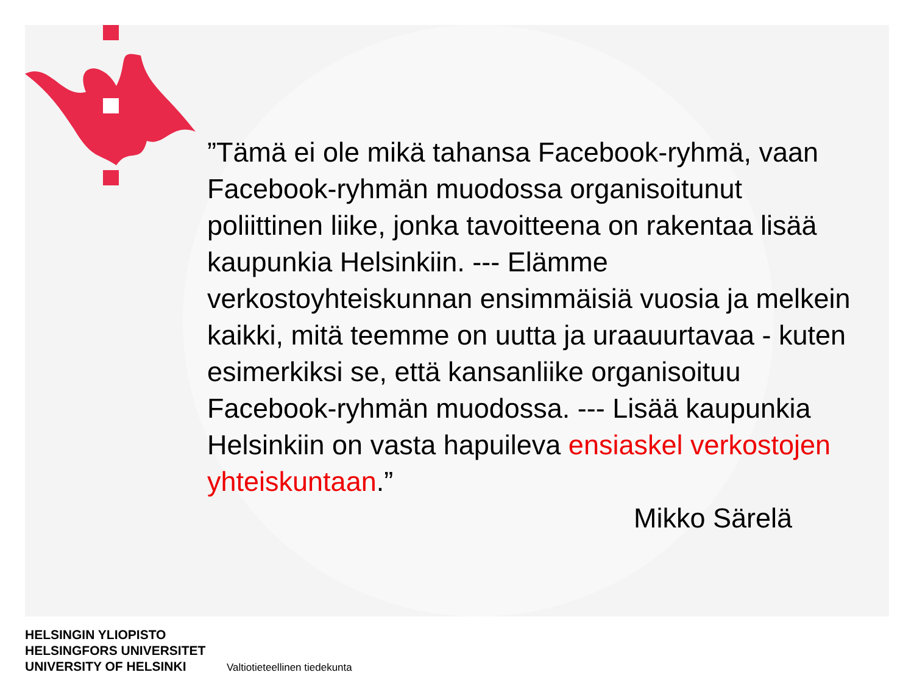”Tämä ei ole mikä tahansa Facebook-ryhmä, vaan Facebook-ryhmän muodossa organisoitunut poliittinen liike, jonka tavoitteena on rakentaa lisää kaupunkia Helsinkiin. --- Elämme verkostoyhteiskunnan ensimmäisiä vuosia ja melkein kaikki, mitä teemme on uutta ja uraauurtavaa - kuten esimerkiksi se, että kansanliike organisoituu Facebook-ryhmän muodossa. --- Lisää kaupunkia Helsinkiin on vasta hapuileva ensiaskel verkostojen yhteiskuntaan.”
Mikko Särelä
HELSINGIN YLIOPISTO
HELSINGFORS UNIVERSITET
UNIVERSITY OF HELSINKI
Valtiotieteellinen tiedekunta